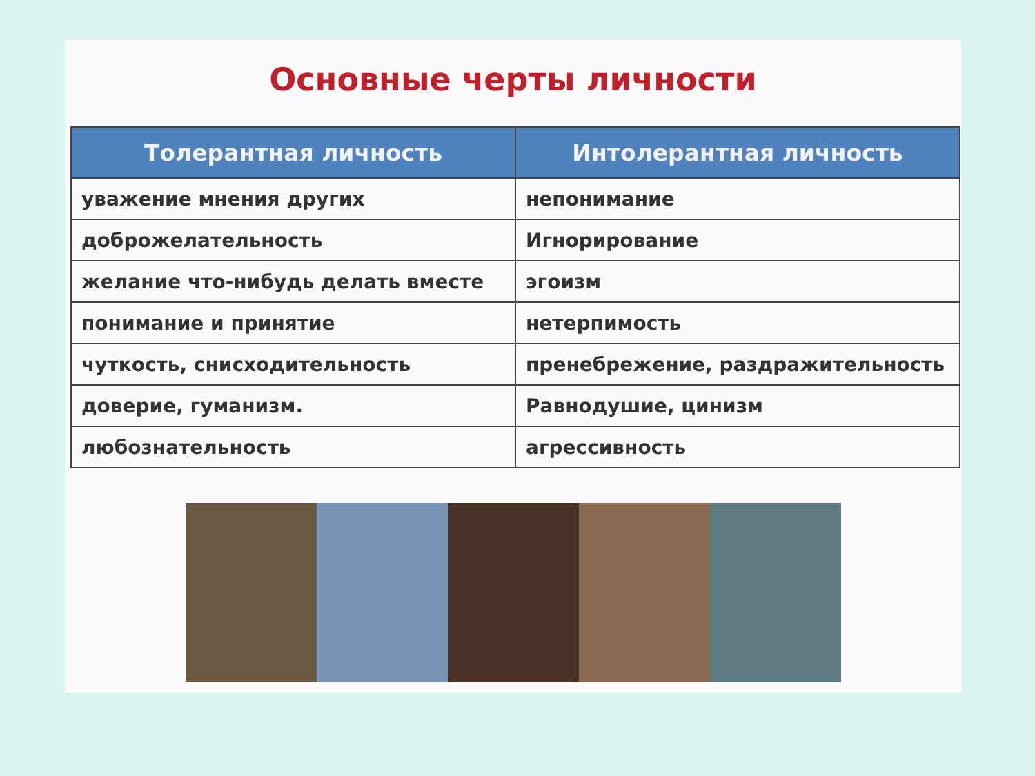Основные черты личности
| Толерантная личность | Интолерантная личность |
| --- | --- |
| уважение мнения других | непонимание |
| доброжелательность | Игнорирование |
| желание что-нибудь делать вместе | эгоизм |
| понимание и принятие | нетерпимость |
| чуткость, снисходительность | пренебрежение, раздражительность |
| доверие, гуманизм. | Равнодушие, цинизм |
| любознательность | агрессивность |